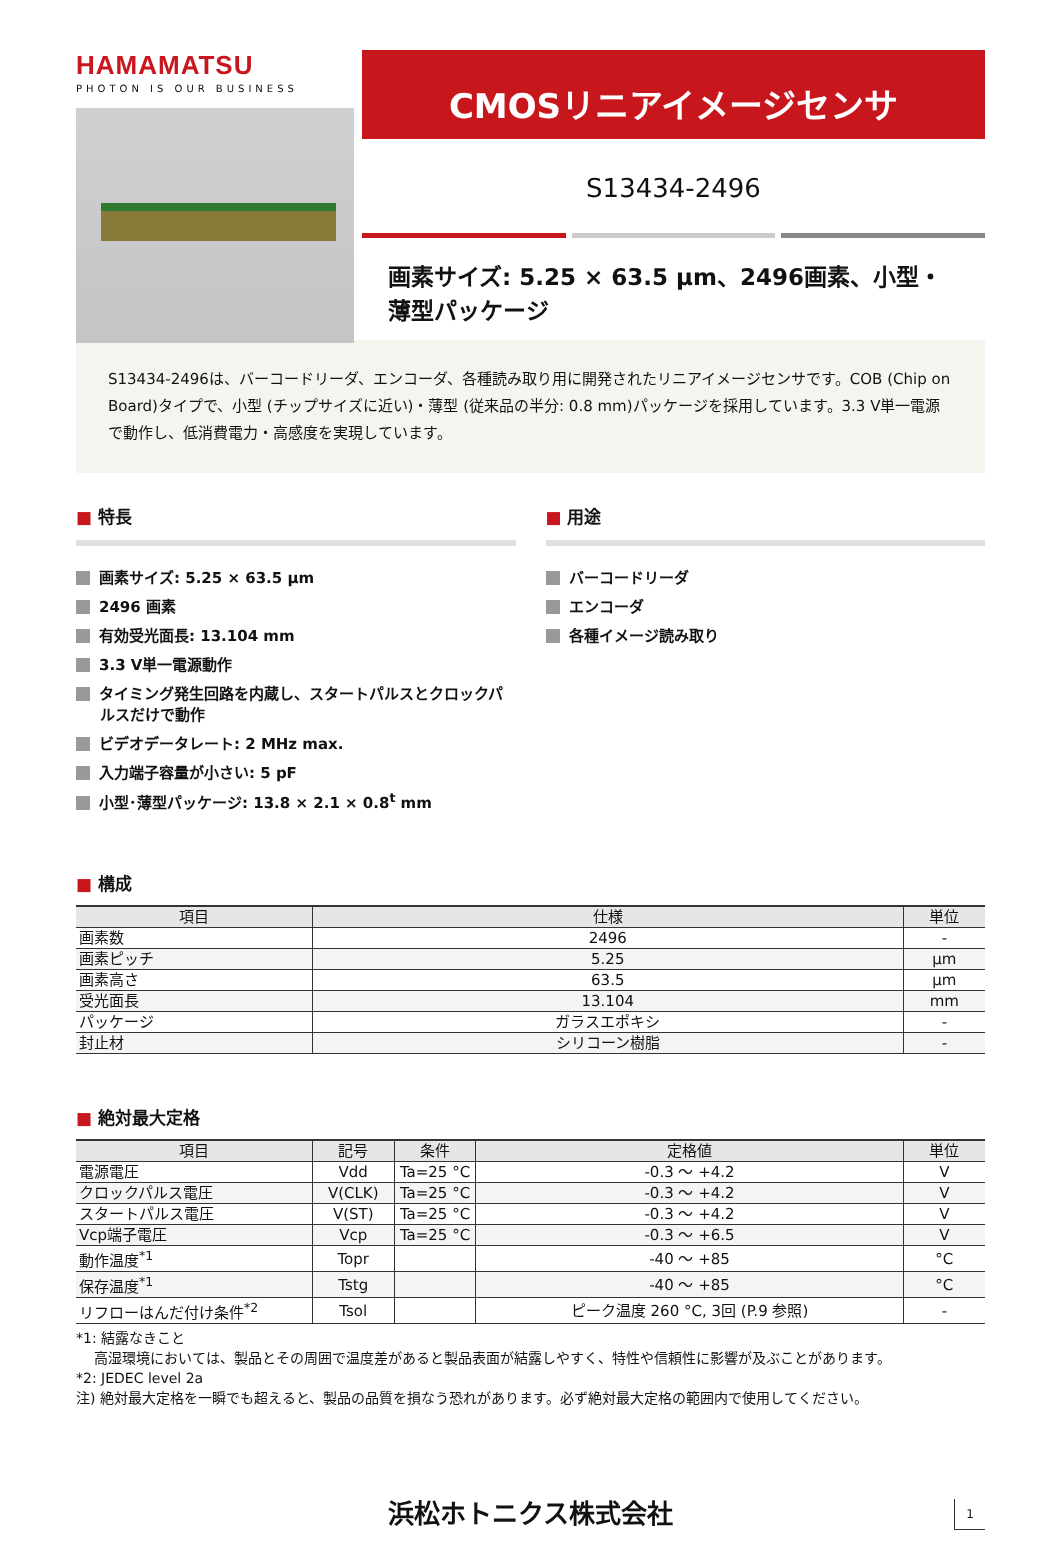HAMAMATSU
PHOTON IS OUR BUSINESS
CMOSリニアイメージセンサ
S13434-2496
画素サイズ: 5.25 × 63.5 μm、2496画素、小型・薄型パッケージ
S13434-2496は、バーコードリーダ、エンコーダ、各種読み取り用に開発されたリニアイメージセンサです。COB (Chip on Board)タイプで、小型 (チップサイズに近い)・薄型 (従来品の半分: 0.8 mm)パッケージを採用しています。3.3 V単一電源で動作し、低消費電力・高感度を実現しています。
■ 特長
画素サイズ: 5.25 × 63.5 μm
2496 画素
有効受光面長: 13.104 mm
3.3 V単一電源動作
タイミング発生回路を内蔵し、スタートパルスとクロックパルスだけで動作
ビデオデータレート: 2 MHz max.
入力端子容量が小さい: 5 pF
小型･薄型パッケージ: 13.8 × 2.1 × 0.8<sup>t</sup> mm
■ 用途
バーコードリーダ
エンコーダ
各種イメージ読み取り
■ 構成
| 項目 | 仕様 | 単位 |
| --- | --- | --- |
| 画素数 | 2496 | - |
| 画素ピッチ | 5.25 | μm |
| 画素高さ | 63.5 | μm |
| 受光面長 | 13.104 | mm |
| パッケージ | ガラスエポキシ | - |
| 封止材 | シリコーン樹脂 | - |
■ 絶対最大定格
| 項目 | 記号 | 条件 | 定格値 | 単位 |
| --- | --- | --- | --- | --- |
| 電源電圧 | Vdd | Ta=25 °C | -0.3 ～ +4.2 | V |
| クロックパルス電圧 | V(CLK) | Ta=25 °C | -0.3 ～ +4.2 | V |
| スタートパルス電圧 | V(ST) | Ta=25 °C | -0.3 ～ +4.2 | V |
| Vcp端子電圧 | Vcp | Ta=25 °C | -0.3 ～ +6.5 | V |
| 動作温度<sup>*1</sup> | Topr | | -40 ～ +85 | °C |
| 保存温度<sup>*1</sup> | Tstg | | -40 ～ +85 | °C |
| リフローはんだ付け条件<sup>*2</sup> | Tsol | | ピーク温度 260 °C, 3回 (P.9 参照) | - |
*1: 結露なきこと
高湿環境においては、製品とその周囲で温度差があると製品表面が結露しやすく、特性や信頼性に影響が及ぶことがあります。
*2: JEDEC level 2a
注) 絶対最大定格を一瞬でも超えると、製品の品質を損なう恐れがあります。必ず絶対最大定格の範囲内で使用してください。
浜松ホトニクス株式会社
1